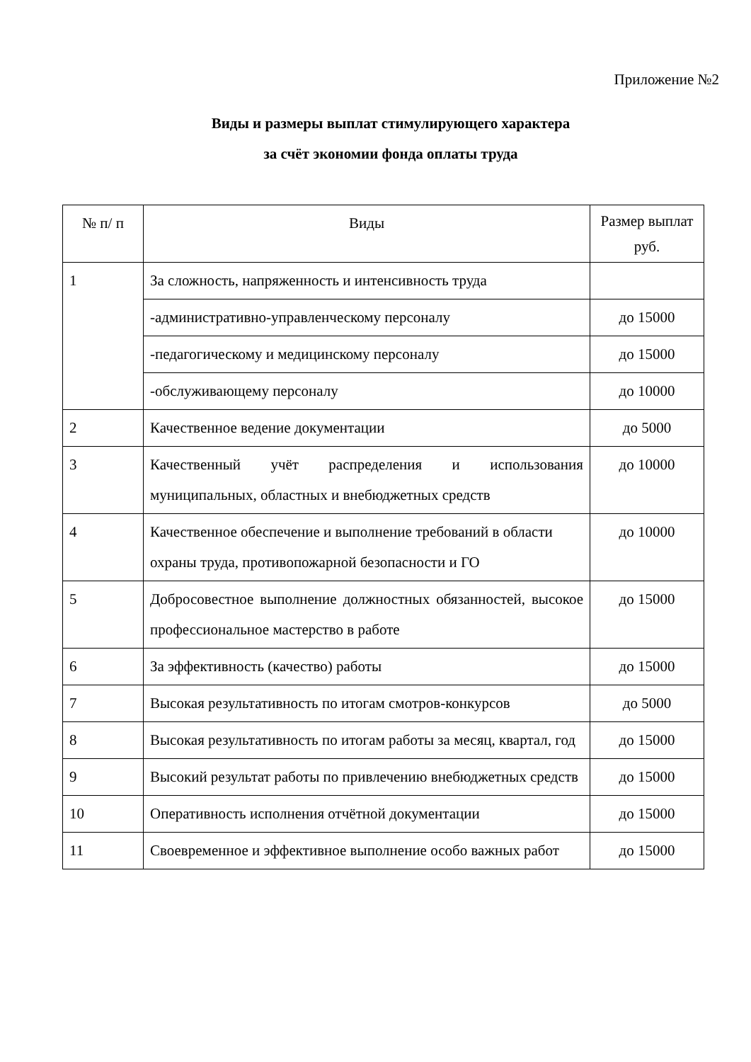Приложение №2
Виды и размеры выплат стимулирующего характера
за счёт экономии фонда оплаты труда
| № п/ п | Виды | Размер выплат руб. |
| 1 | За сложность, напряженность и интенсивность труда | |
| | -административно-управленческому персоналу | до 15000 |
| | -педагогическому и медицинскому персоналу | до 15000 |
| | -обслуживающему персоналу | до 10000 |
| 2 | Качественное ведение документации | до 5000 |
| 3 | Качественный учёт распределения и использования муниципальных, областных и внебюджетных средств | до 10000 |
| 4 | Качественное обеспечение и выполнение требований в области охраны труда, противопожарной безопасности и ГО | до 10000 |
| 5 | Добросовестное выполнение должностных обязанностей, высокое профессиональное мастерство в работе | до 15000 |
| 6 | За эффективность (качество) работы | до 15000 |
| 7 | Высокая результативность по итогам смотров-конкурсов | до 5000 |
| 8 | Высокая результативность по итогам работы за месяц, квартал, год | до 15000 |
| 9 | Высокий результат работы по привлечению внебюджетных средств | до 15000 |
| 10 | Оперативность исполнения отчётной документации | до 15000 |
| 11 | Своевременное и эффективное выполнение особо важных работ | до 15000 |